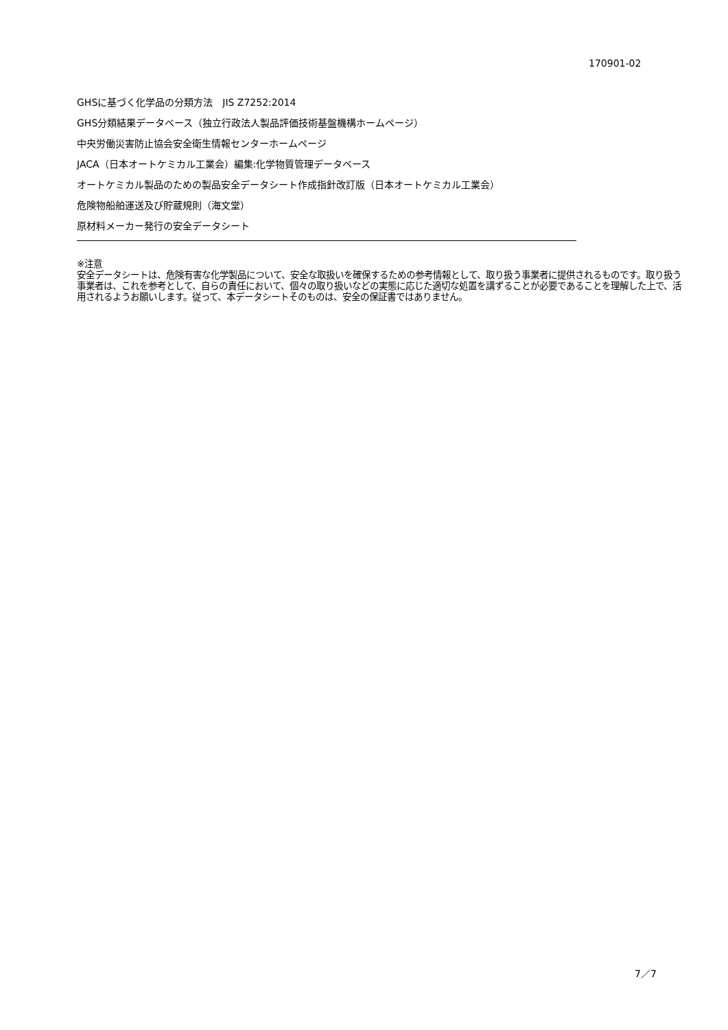170901-02
GHSに基づく化学品の分類方法　JIS Z7252:2014
GHS分類結果データベース（独立行政法人製品評価技術基盤機構ホームページ）
中央労働災害防止協会安全衛生情報センターホームページ
JACA（日本オートケミカル工業会）編集:化学物質管理データベース
オートケミカル製品のための製品安全データシート作成指針改訂版（日本オートケミカル工業会）
危険物船舶運送及び貯蔵規則（海文堂）
原材料メーカー発行の安全データシート
※注意
安全データシートは、危険有害な化学製品について、安全な取扱いを確保するための参考情報として、取り扱う事業者に提供されるものです。取り扱う事業者は、これを参考として、自らの責任において、個々の取り扱いなどの実態に応じた適切な処置を講ずることが必要であることを理解した上で、活用されるようお願いします。従って、本データシートそのものは、安全の保証書ではありません。
7／7